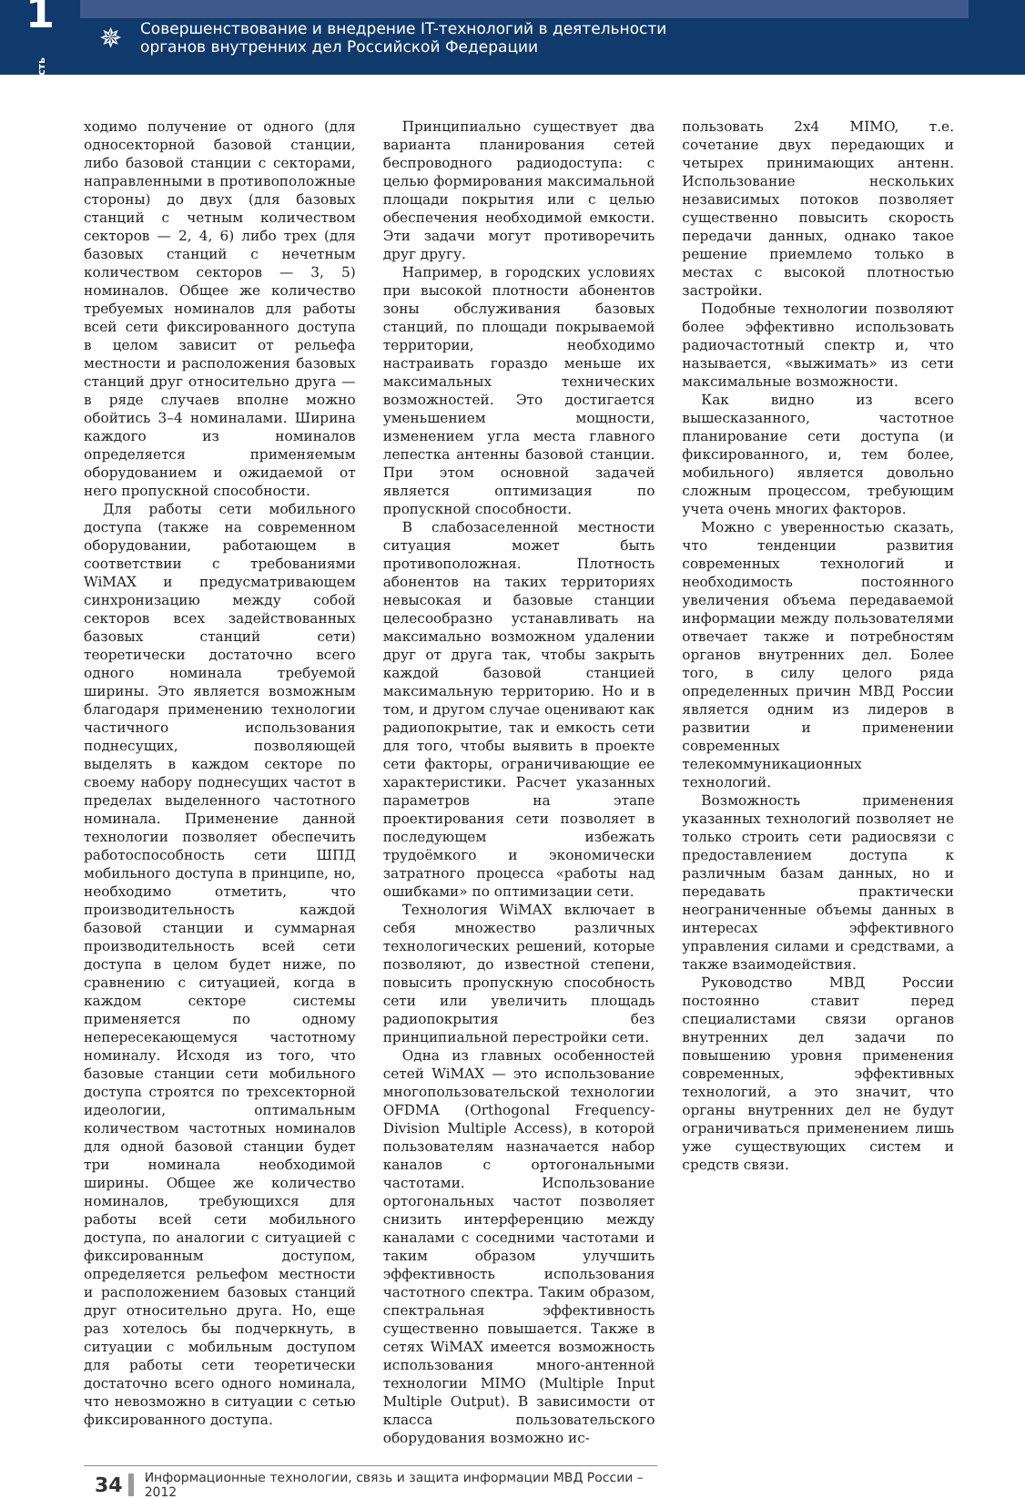1часть
✵
Совершенствование и внедрение IT-технологий в деятельности
органов внутренних дел Российской Федерации
ходимо получение от одного (для односекторной базовой станции, либо базовой станции с секторами, направленными в противоположные стороны) до двух (для базовых станций с четным количеством секторов — 2, 4, 6) либо трех (для базовых станций с нечетным количеством секторов — 3, 5) номиналов. Общее же количество требуемых номиналов для работы всей сети фиксированного доступа в целом зависит от рельефа местности и расположения базовых станций друг относительно друга — в ряде случаев вполне можно обойтись 3–4 номиналами. Ширина каждого из номиналов определяется применяемым оборудованием и ожидаемой от него пропускной способности.
Для работы сети мобильного доступа (также на современном оборудовании, работающем в соответствии с требованиями WiMAX и предусматривающем синхронизацию между собой секторов всех задействованных базовых станций сети) теоретически достаточно всего одного номинала требуемой ширины. Это является возможным благодаря применению технологии частичного использования поднесущих, позволяющей выделять в каждом секторе по своему набору поднесущих частот в пределах выделенного частотного номинала. Применение данной технологии позволяет обеспечить работоспособность сети ШПД мобильного доступа в принципе, но, необходимо отметить, что производительность каждой базовой станции и суммарная производительность всей сети доступа в целом будет ниже, по сравнению с ситуацией, когда в каждом секторе системы применяется по одному непересекающемуся частотному номиналу. Исходя из того, что базовые станции сети мобильного доступа строятся по трехсекторной идеологии, оптимальным количеством частотных номиналов для одной базовой станции будет три номинала необходимой ширины. Общее же количество номиналов, требующихся для работы всей сети мобильного доступа, по аналогии с ситуацией с фиксированным доступом, определяется рельефом местности и расположением базовых станций друг относительно друга. Но, еще раз хотелось бы подчеркнуть, в ситуации с мобильным доступом для работы сети теоретически достаточно всего одного номинала, что невозможно в ситуации с сетью фиксированного доступа.
Принципиально существует два варианта планирования сетей беспроводного радиодоступа: с целью формирования максимальной площади покрытия или с целью обеспечения необходимой емкости. Эти задачи могут противоречить друг другу.
Например, в городских условиях при высокой плотности абонентов зоны обслуживания базовых станций, по площади покрываемой территории, необходимо настраивать гораздо меньше их максимальных технических возможностей. Это достигается уменьшением мощности, изменением угла места главного лепестка антенны базовой станции. При этом основной задачей является оптимизация по пропускной способности.
В слабозаселенной местности ситуация может быть противоположная. Плотность абонентов на таких территориях невысокая и базовые станции целесообразно устанавливать на максимально возможном удалении друг от друга так, чтобы закрыть каждой базовой станцией максимальную территорию. Но и в том, и другом случае оценивают как радиопокрытие, так и емкость сети для того, чтобы выявить в проекте сети факторы, ограничивающие ее характеристики. Расчет указанных параметров на этапе проектирования сети позволяет в последующем избежать трудоёмкого и экономически затратного процесса «работы над ошибками» по оптимизации сети.
Технология WiMAX включает в себя множество различных технологических решений, которые позволяют, до известной степени, повысить пропускную способность сети или увеличить площадь радиопокрытия без принципиальной перестройки сети.
Одна из главных особенностей сетей WiMAX — это использование многопользовательской технологии OFDMA (Orthogonal Frequency-Division Multiple Access), в которой пользователям назначается набор каналов с ортогональными частотами. Использование ортогональных частот позволяет снизить интерференцию между каналами с соседними частотами и таким образом улучшить эффективность использования частотного спектра. Таким образом, спектральная эффективность существенно повышается. Также в сетях WiMAX имеется возможность использования много-антенной технологии MIMO (Multiple Input Multiple Output). В зависимости от класса пользовательского оборудования возможно ис-
пользовать 2x4 MIMO, т.е. сочетание двух передающих и четырех принимающих антенн. Использование нескольких независимых потоков позволяет существенно повысить скорость передачи данных, однако такое решение приемлемо только в местах с высокой плотностью застройки.
Подобные технологии позволяют более эффективно использовать радиочастотный спектр и, что называется, «выжимать» из сети максимальные возможности.
Как видно из всего вышесказанного, частотное планирование сети доступа (и фиксированного, и, тем более, мобильного) является довольно сложным процессом, требующим учета очень многих факторов.
Можно с уверенностью сказать, что тенденции развития современных технологий и необходимость постоянного увеличения объема передаваемой информации между пользователями отвечает также и потребностям органов внутренних дел. Более того, в силу целого ряда определенных причин МВД России является одним из лидеров в развитии и применении современных телекоммуникационных технологий.
Возможность применения указанных технологий позволяет не только строить сети радиосвязи с предоставлением доступа к различным базам данных, но и передавать практически неограниченные объемы данных в интересах эффективного управления силами и средствами, а также взаимодействия.
Руководство МВД России постоянно ставит перед специалистами связи органов внутренних дел задачи по повышению уровня применения современных, эффективных технологий, а это значит, что органы внутренних дел не будут ограничиваться применением лишь уже существующих систем и средств связи.
34 Информационные технологии, связь и защита информации МВД России – 2012